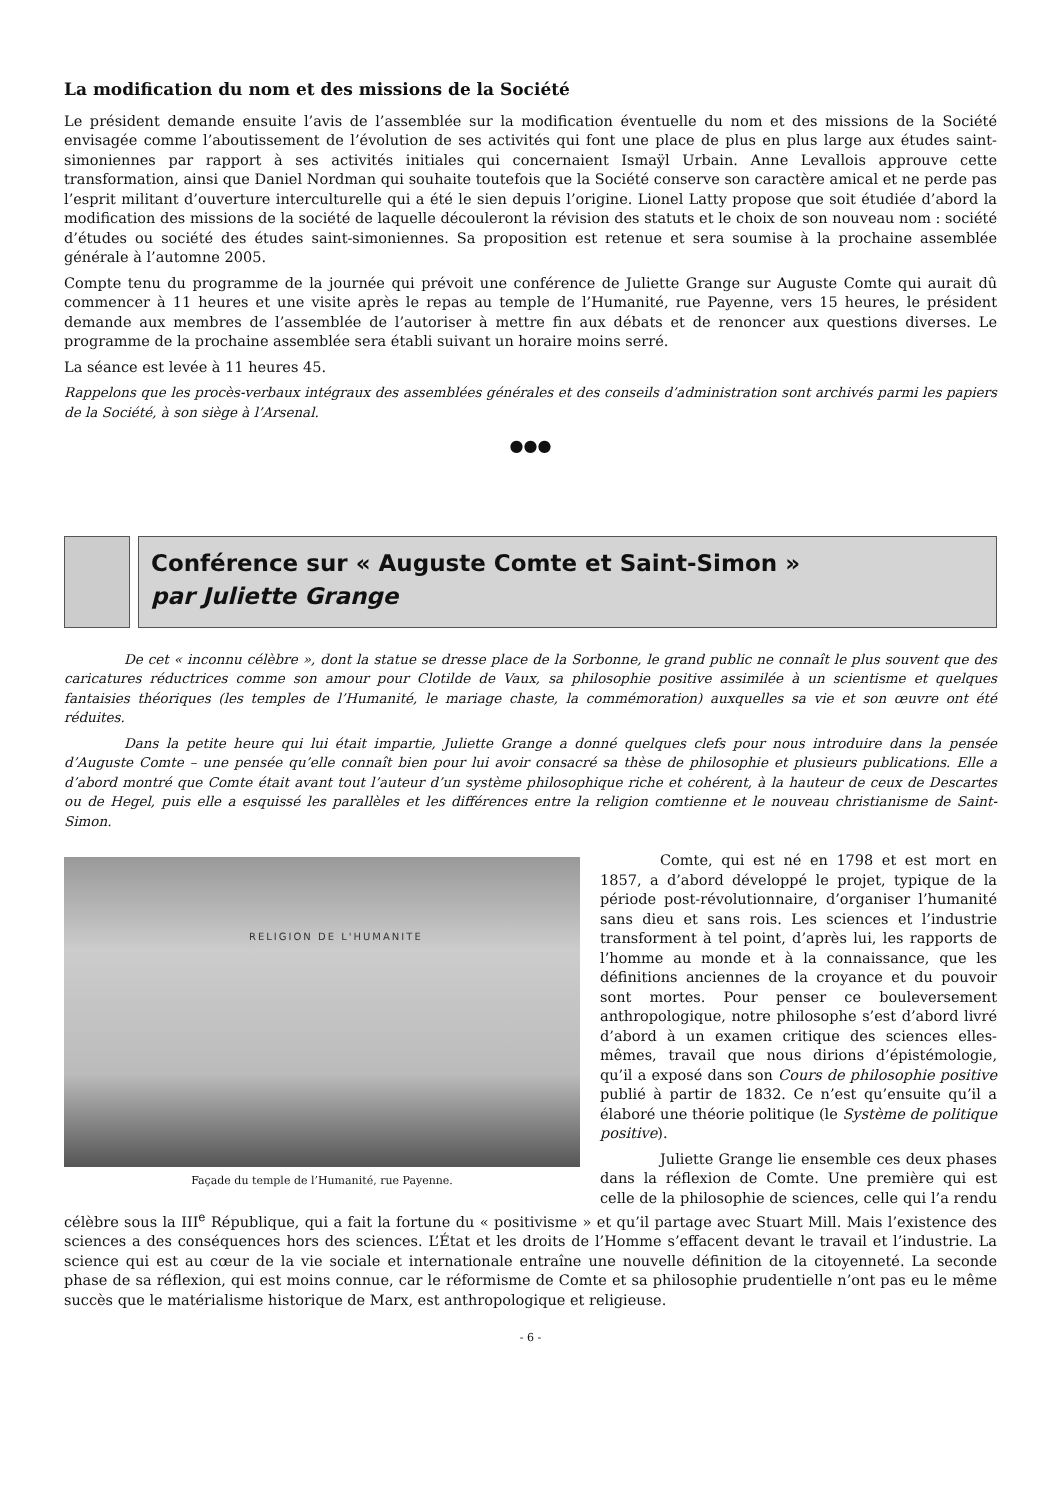La modification du nom et des missions de la Société
Le président demande ensuite l’avis de l’assemblée sur la modification éventuelle du nom et des missions de la Société envisagée comme l’aboutissement de l’évolution de ses activités qui font une place de plus en plus large aux études saint-simoniennes par rapport à ses activités initiales qui concernaient Ismaÿl Urbain. Anne Levallois approuve cette transformation, ainsi que Daniel Nordman qui souhaite toutefois que la Société conserve son caractère amical et ne perde pas l’esprit militant d’ouverture interculturelle qui a été le sien depuis l’origine. Lionel Latty propose que soit étudiée d’abord la modification des missions de la société de laquelle découleront la révision des statuts et le choix de son nouveau nom : société d’études ou société des études saint-simoniennes. Sa proposition est retenue et sera soumise à la prochaine assemblée générale à l’automne 2005.
Compte tenu du programme de la journée qui prévoit une conférence de Juliette Grange sur Auguste Comte qui aurait dû commencer à 11 heures et une visite après le repas au temple de l’Humanité, rue Payenne, vers 15 heures, le président demande aux membres de l’assemblée de l’autoriser à mettre fin aux débats et de renoncer aux questions diverses. Le programme de la prochaine assemblée sera établi suivant un horaire moins serré.
La séance est levée à 11 heures 45.
Rappelons que les procès-verbaux intégraux des assemblées générales et des conseils d’administration sont archivés parmi les papiers de la Société, à son siège à l’Arsenal.
●●●
Conférence sur « Auguste Comte et Saint-Simon »
par Juliette Grange
De cet « inconnu célèbre », dont la statue se dresse place de la Sorbonne, le grand public ne connaît le plus souvent que des caricatures réductrices comme son amour pour Clotilde de Vaux, sa philosophie positive assimilée à un scientisme et quelques fantaisies théoriques (les temples de l’Humanité, le mariage chaste, la commémoration) auxquelles sa vie et son œuvre ont été réduites.
Dans la petite heure qui lui était impartie, Juliette Grange a donné quelques clefs pour nous introduire dans la pensée d’Auguste Comte – une pensée qu’elle connaît bien pour lui avoir consacré sa thèse de philosophie et plusieurs publications. Elle a d’abord montré que Comte était avant tout l’auteur d’un système philosophique riche et cohérent, à la hauteur de ceux de Descartes ou de Hegel, puis elle a esquissé les parallèles et les différences entre la religion comtienne et le nouveau christianisme de Saint-Simon.
RELIGION DE L'HUMANITE
Façade du temple de l’Humanité, rue Payenne.
Comte, qui est né en 1798 et est mort en 1857, a d’abord développé le projet, typique de la période post-révolutionnaire, d’organiser l’humanité sans dieu et sans rois. Les sciences et l’industrie transforment à tel point, d’après lui, les rapports de l’homme au monde et à la connaissance, que les définitions anciennes de la croyance et du pouvoir sont mortes. Pour penser ce bouleversement anthropologique, notre philosophe s’est d’abord livré d’abord à un examen critique des sciences elles-mêmes, travail que nous dirions d’épistémologie, qu’il a exposé dans son Cours de philosophie positive publié à partir de 1832. Ce n’est qu’ensuite qu’il a élaboré une théorie politique (le Système de politique positive).
Juliette Grange lie ensemble ces deux phases dans la réflexion de Comte. Une première qui est celle de la philosophie de sciences, celle qui l’a rendu célèbre sous la III<sup>e</sup> République, qui a fait la fortune du « positivisme » et qu’il partage avec Stuart Mill. Mais l’existence des sciences a des conséquences hors des sciences. L’État et les droits de l’Homme s’effacent devant le travail et l’industrie. La science qui est au cœur de la vie sociale et internationale entraîne une nouvelle définition de la citoyenneté. La seconde phase de sa réflexion, qui est moins connue, car le réformisme de Comte et sa philosophie prudentielle n’ont pas eu le même succès que le matérialisme historique de Marx, est anthropologique et religieuse.
- 6 -